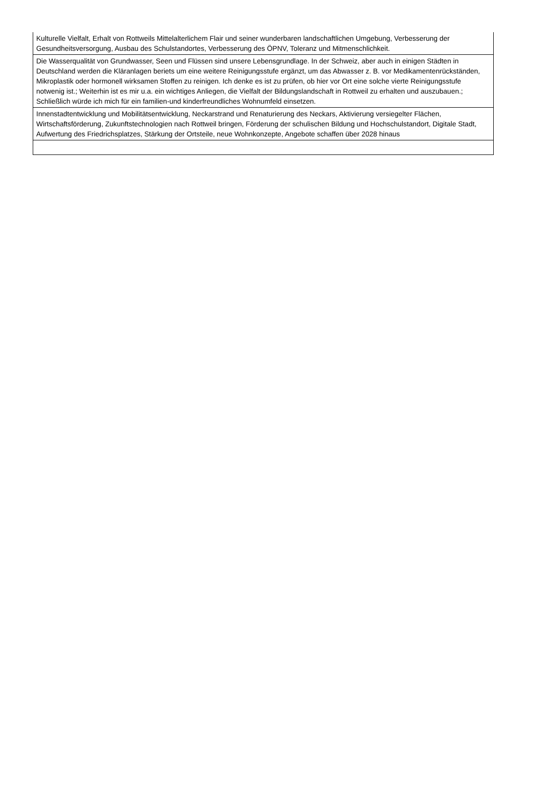| Kulturelle Vielfalt, Erhalt von Rottweils Mittelalterlichem Flair und seiner wunderbaren landschaftlichen Umgebung, Verbesserung der Gesundheitsversorgung, Ausbau des Schulstandortes, Verbesserung des ÖPNV, Toleranz und Mitmenschlichkeit. |
| Die Wasserqualität von Grundwasser, Seen und Flüssen sind unsere Lebensgrundlage. In der Schweiz, aber auch in einigen Städten in Deutschland werden die Kläranlagen beriets um eine weitere Reinigungsstufe ergänzt, um das Abwasser z. B. vor Medikamentenrückständen, Mikroplastik oder hormonell wirksamen Stoffen zu reinigen. Ich denke es ist zu prüfen, ob hier vor Ort eine solche vierte Reinigungsstufe notwenig ist.; Weiterhin ist es mir u.a. ein wichtiges Anliegen, die Vielfalt der Bildungslandschaft in Rottweil zu erhalten und auszubauen.; Schließlich würde ich mich für ein familien-und kinderfreundliches Wohnumfeld einsetzen. |
| Innenstadtentwicklung und Mobilitätsentwicklung, Neckarstrand und Renaturierung des Neckars, Aktivierung versiegelter Flächen, Wirtschaftsförderung, Zukunftstechnologien nach Rottweil bringen, Förderung der schulischen Bildung und Hochschulstandort, Digitale Stadt, Aufwertung des Friedrichsplatzes, Stärkung der Ortsteile, neue Wohnkonzepte, Angebote schaffen über 2028 hinaus |